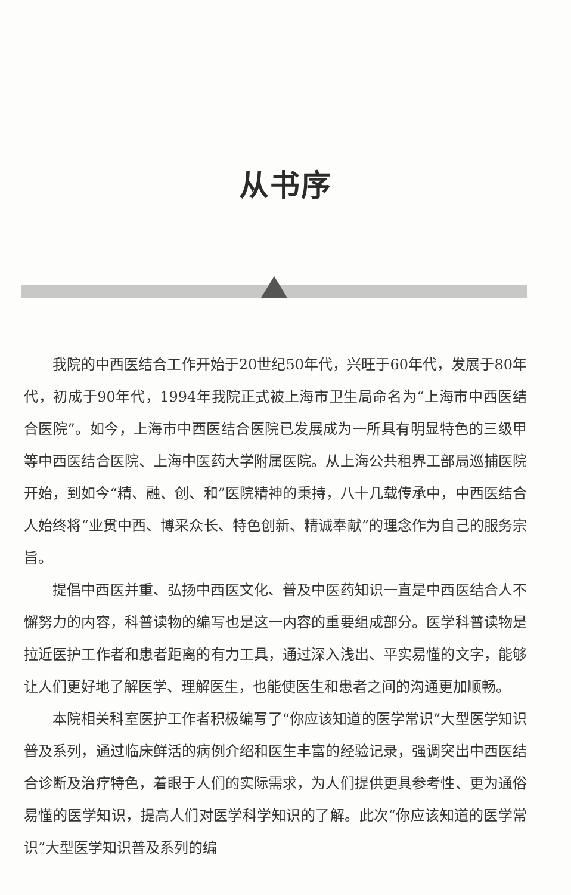从书序
我院的中西医结合工作开始于20世纪50年代，兴旺于60年代，发展于80年代，初成于90年代，1994年我院正式被上海市卫生局命名为“上海市中西医结合医院”。如今，上海市中西医结合医院已发展成为一所具有明显特色的三级甲等中西医结合医院、上海中医药大学附属医院。从上海公共租界工部局巡捕医院开始，到如今“精、融、创、和”医院精神的秉持，八十几载传承中，中西医结合人始终将“业贯中西、博采众长、特色创新、精诚奉献”的理念作为自己的服务宗旨。
提倡中西医并重、弘扬中西医文化、普及中医药知识一直是中西医结合人不懈努力的内容，科普读物的编写也是这一内容的重要组成部分。医学科普读物是拉近医护工作者和患者距离的有力工具，通过深入浅出、平实易懂的文字，能够让人们更好地了解医学、理解医生，也能使医生和患者之间的沟通更加顺畅。
本院相关科室医护工作者积极编写了“你应该知道的医学常识”大型医学知识普及系列，通过临床鲜活的病例介绍和医生丰富的经验记录，强调突出中西医结合诊断及治疗特色，着眼于人们的实际需求，为人们提供更具参考性、更为通俗易懂的医学知识，提高人们对医学科学知识的了解。此次“你应该知道的医学常识”大型医学知识普及系列的编